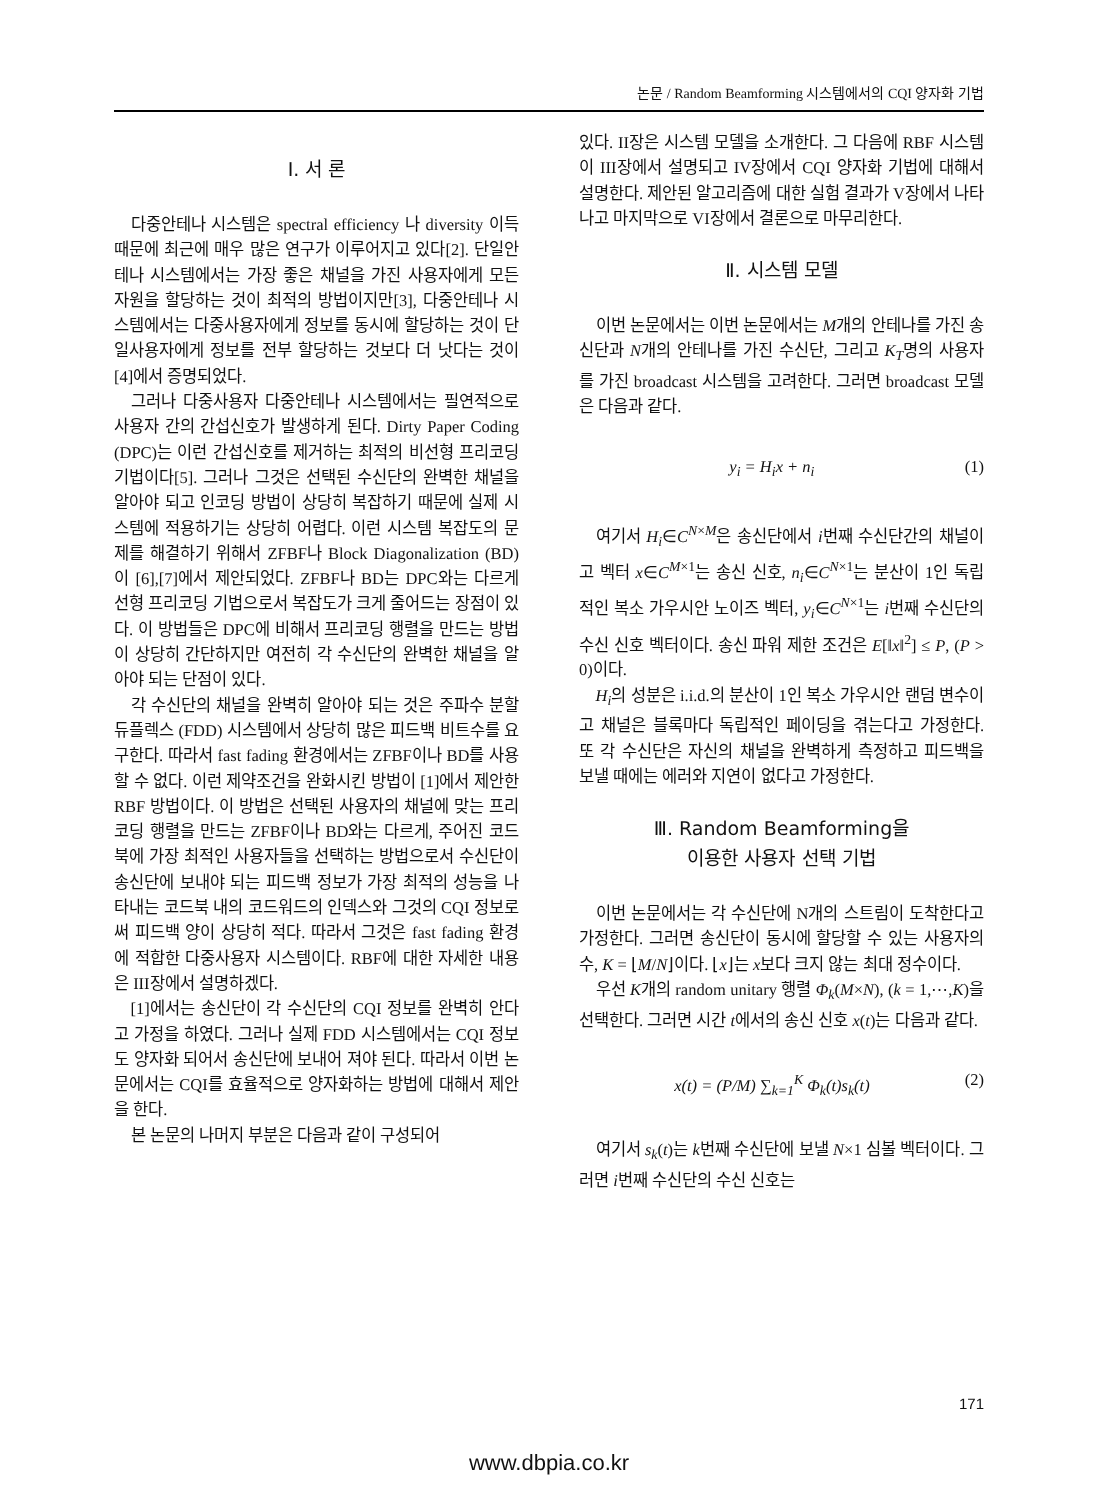논문 / Random Beamforming 시스템에서의 CQI 양자화 기법
Ⅰ. 서 론
다중안테나 시스템은 spectral efficiency 나 diversity 이득 때문에 최근에 매우 많은 연구가 이루어지고 있다[2]. 단일안테나 시스템에서는 가장 좋은 채널을 가진 사용자에게 모든 자원을 할당하는 것이 최적의 방법이지만[3], 다중안테나 시스템에서는 다중사용자에게 정보를 동시에 할당하는 것이 단일사용자에게 정보를 전부 할당하는 것보다 더 낫다는 것이 [4]에서 증명되었다.
그러나 다중사용자 다중안테나 시스템에서는 필연적으로 사용자 간의 간섭신호가 발생하게 된다. Dirty Paper Coding (DPC)는 이런 간섭신호를 제거하는 최적의 비선형 프리코딩 기법이다[5]. 그러나 그것은 선택된 수신단의 완벽한 채널을 알아야 되고 인코딩 방법이 상당히 복잡하기 때문에 실제 시스템에 적용하기는 상당히 어렵다. 이런 시스템 복잡도의 문제를 해결하기 위해서 ZFBF나 Block Diagonalization (BD)이 [6],[7]에서 제안되었다. ZFBF나 BD는 DPC와는 다르게 선형 프리코딩 기법으로서 복잡도가 크게 줄어드는 장점이 있다. 이 방법들은 DPC에 비해서 프리코딩 행렬을 만드는 방법이 상당히 간단하지만 여전히 각 수신단의 완벽한 채널을 알아야 되는 단점이 있다.
각 수신단의 채널을 완벽히 알아야 되는 것은 주파수 분할 듀플렉스 (FDD) 시스템에서 상당히 많은 피드백 비트수를 요구한다. 따라서 fast fading 환경에서는 ZFBF이나 BD를 사용할 수 없다. 이런 제약조건을 완화시킨 방법이 [1]에서 제안한 RBF 방법이다. 이 방법은 선택된 사용자의 채널에 맞는 프리코딩 행렬을 만드는 ZFBF이나 BD와는 다르게, 주어진 코드북에 가장 최적인 사용자들을 선택하는 방법으로서 수신단이 송신단에 보내야 되는 피드백 정보가 가장 최적의 성능을 나타내는 코드북 내의 코드워드의 인덱스와 그것의 CQI 정보로써 피드백 양이 상당히 적다. 따라서 그것은 fast fading 환경에 적합한 다중사용자 시스템이다. RBF에 대한 자세한 내용은 III장에서 설명하겠다.
[1]에서는 송신단이 각 수신단의 CQI 정보를 완벽히 안다고 가정을 하였다. 그러나 실제 FDD 시스템에서는 CQI 정보도 양자화 되어서 송신단에 보내어 져야 된다. 따라서 이번 논문에서는 CQI를 효율적으로 양자화하는 방법에 대해서 제안을 한다.
본 논문의 나머지 부분은 다음과 같이 구성되어
있다. II장은 시스템 모델을 소개한다. 그 다음에 RBF 시스템이 III장에서 설명되고 IV장에서 CQI 양자화 기법에 대해서 설명한다. 제안된 알고리즘에 대한 실험 결과가 V장에서 나타나고 마지막으로 VI장에서 결론으로 마무리한다.
Ⅱ. 시스템 모델
이번 논문에서는 이번 논문에서는 M개의 안테나를 가진 송신단과 N개의 안테나를 가진 수신단, 그리고 K<sub>T</sub>명의 사용자를 가진 broadcast 시스템을 고려한다. 그러면 broadcast 모델은 다음과 같다.
y<sub>i</sub> = H<sub>i</sub>x + n<sub>i</sub> (1)
여기서 H<sub>i</sub>∈C<sup>N×M</sup>은 송신단에서 i번째 수신단간의 채널이고 벡터 x∈C<sup>M×1</sup>는 송신 신호, n<sub>i</sub>∈C<sup>N×1</sup>는 분산이 1인 독립적인 복소 가우시안 노이즈 벡터, y<sub>i</sub>∈C<sup>N×1</sup>는 i번째 수신단의 수신 신호 벡터이다. 송신 파워 제한 조건은 E[‖x‖<sup>2</sup>] ≤ P, (P > 0)이다.
H<sub>i</sub>의 성분은 i.i.d.의 분산이 1인 복소 가우시안 랜덤 변수이고 채널은 블록마다 독립적인 페이딩을 겪는다고 가정한다. 또 각 수신단은 자신의 채널을 완벽하게 측정하고 피드백을 보낼 때에는 에러와 지연이 없다고 가정한다.
Ⅲ. Random Beamforming을
이용한 사용자 선택 기법
이번 논문에서는 각 수신단에 N개의 스트림이 도착한다고 가정한다. 그러면 송신단이 동시에 할당할 수 있는 사용자의 수, K = ⌊M/N⌋이다. ⌊x⌋는 x보다 크지 않는 최대 정수이다.
우선 K개의 random unitary 행렬 Φ<sub>k</sub>(M×N), (k = 1,⋯,K)을 선택한다. 그러면 시간 t에서의 송신 신호 x(t)는 다음과 같다.
x(t) = (P/M) ∑<sub>k=1</sub><sup>K</sup> Φ<sub>k</sub>(t)s<sub>k</sub>(t) (2)
여기서 s<sub>k</sub>(t)는 k번째 수신단에 보낼 N×1 심볼 벡터이다. 그러면 i번째 수신단의 수신 신호는
171
www.dbpia.co.kr